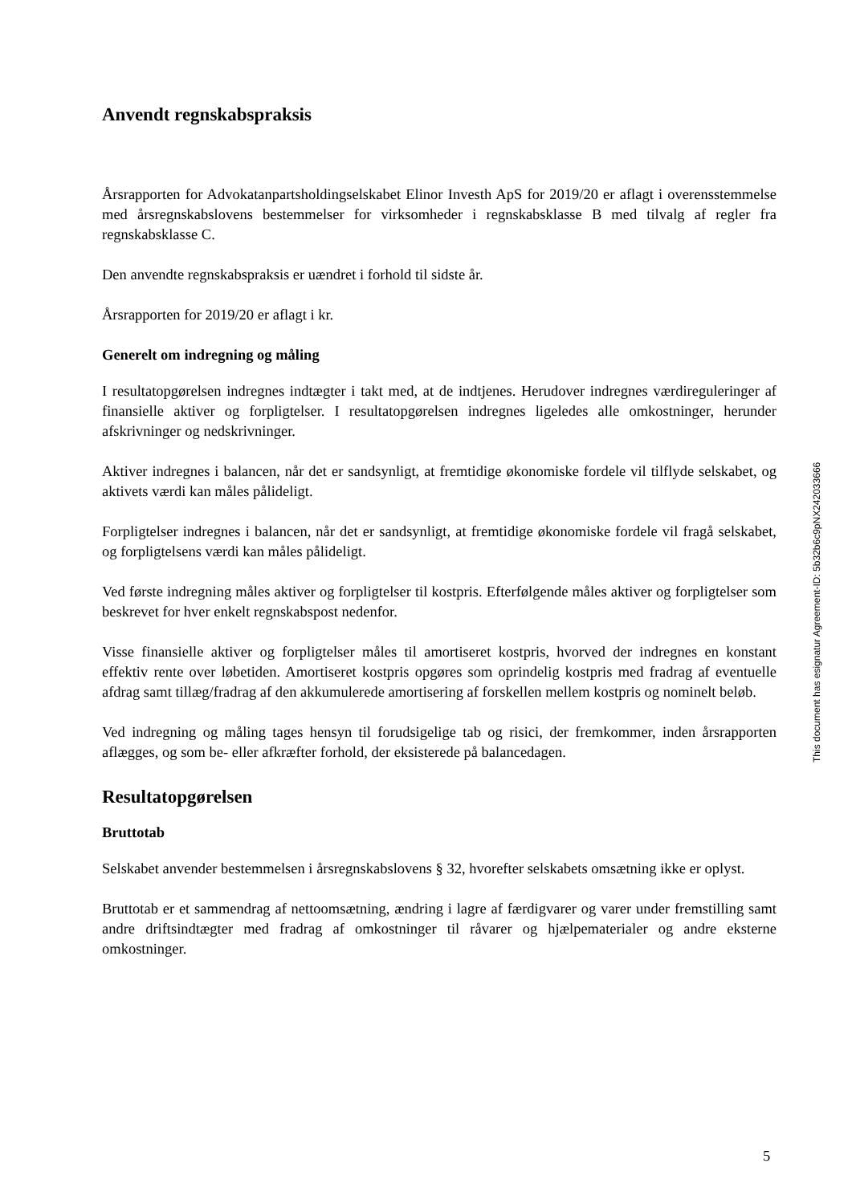Anvendt regnskabspraksis
Årsrapporten for Advokatanpartsholdingselskabet Elinor Investh ApS for 2019/20 er aflagt i overensstemmelse med årsregnskabslovens bestemmelser for virksomheder i regnskabsklasse B med tilvalg af regler fra regnskabsklasse C.
Den anvendte regnskabspraksis er uændret i forhold til sidste år.
Årsrapporten for 2019/20 er aflagt i kr.
Generelt om indregning og måling
I resultatopgørelsen indregnes indtægter i takt med, at de indtjenes. Herudover indregnes værdireguleringer af finansielle aktiver og forpligtelser. I resultatopgørelsen indregnes ligeledes alle omkostninger, herunder afskrivninger og nedskrivninger.
Aktiver indregnes i balancen, når det er sandsynligt, at fremtidige økonomiske fordele vil tilflyde selskabet, og aktivets værdi kan måles pålideligt.
Forpligtelser indregnes i balancen, når det er sandsynligt, at fremtidige økonomiske fordele vil fragå selskabet, og forpligtelsens værdi kan måles pålideligt.
Ved første indregning måles aktiver og forpligtelser til kostpris. Efterfølgende måles aktiver og forpligtelser som beskrevet for hver enkelt regnskabspost nedenfor.
Visse finansielle aktiver og forpligtelser måles til amortiseret kostpris, hvorved der indregnes en konstant effektiv rente over løbetiden. Amortiseret kostpris opgøres som oprindelig kostpris med fradrag af eventuelle afdrag samt tillæg/fradrag af den akkumulerede amortisering af forskellen mellem kostpris og nominelt beløb.
Ved indregning og måling tages hensyn til forudsigelige tab og risici, der fremkommer, inden årsrapporten aflægges, og som be- eller afkræfter forhold, der eksisterede på balancedagen.
Resultatopgørelsen
Bruttotab
Selskabet anvender bestemmelsen i årsregnskabslovens § 32, hvorefter selskabets omsætning ikke er oplyst.
Bruttotab er et sammendrag af nettoomsætning, ændring i lagre af færdigvarer og varer under fremstilling samt andre driftsindtægter med fradrag af omkostninger til råvarer og hjælpematerialer og andre eksterne omkostninger.
This document has esignatur Agreement-ID: 5b32b6c9pNX242033666
5